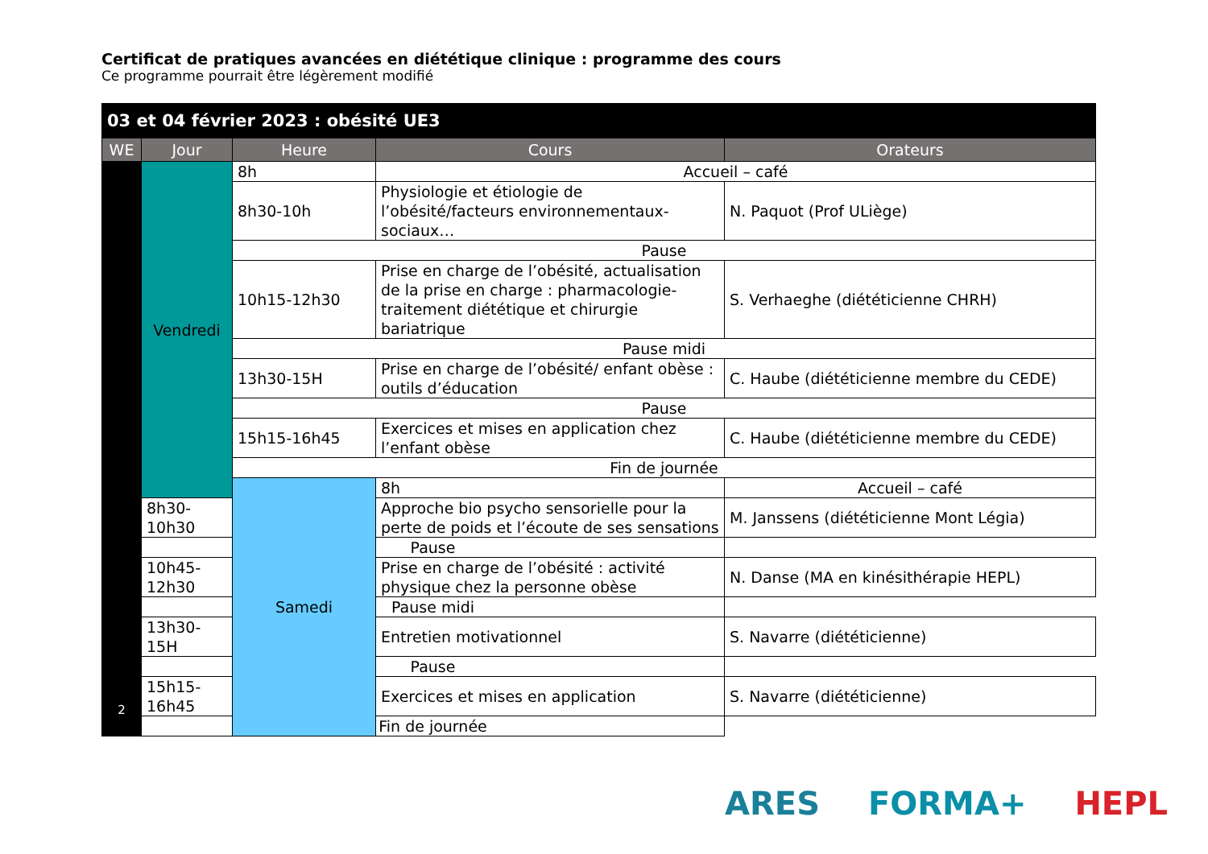Certificat de pratiques avancées en diététique clinique : programme des cours
Ce programme pourrait être légèrement modifié
| 03 et 04 février 2023 : obésité UE3 | | | | |
| --- | --- | --- | --- | --- |
| WE | Jour | Heure | Cours | Orateurs |
| 2 | Vendredi | 8h | Accueil – café | |
| | | 8h30-10h | Physiologie et étiologie de l’obésité/facteurs environnementaux-sociaux… | N. Paquot (Prof ULiège) |
| | | Pause | | |
| | | 10h15-12h30 | Prise en charge de l’obésité, actualisation de la prise en charge : pharmacologie-traitement diététique et chirurgie bariatrique | S. Verhaeghe (diététicienne CHRH) |
| | | Pause midi | | |
| | | 13h30-15H | Prise en charge de l’obésité/ enfant obèse : outils d’éducation | C. Haube (diététicienne membre du CEDE) |
| | | Pause | | |
| | | 15h15-16h45 | Exercices et mises en application chez l’enfant obèse | C. Haube (diététicienne membre du CEDE) |
| | | Fin de journée | | |
| | | Samedi | 8h | Accueil – café |
| | 8h30-10h30 | | Approche bio psycho sensorielle pour la perte de poids et l’écoute de ses sensations | M. Janssens (diététicienne Mont Légia) |
| | Pause | | | |
| | 10h45-12h30 | | Prise en charge de l’obésité : activité physique chez la personne obèse | N. Danse (MA en kinésithérapie HEPL) |
| | Pause midi | | | |
| | 13h30-15H | | Entretien motivationnel | S. Navarre (diététicienne) |
| | Pause | | | |
| | 15h15-16h45 | | Exercices et mises en application | S. Navarre (diététicienne) |
| | Fin de journée | | | |
ARES FORMA+ HEPL